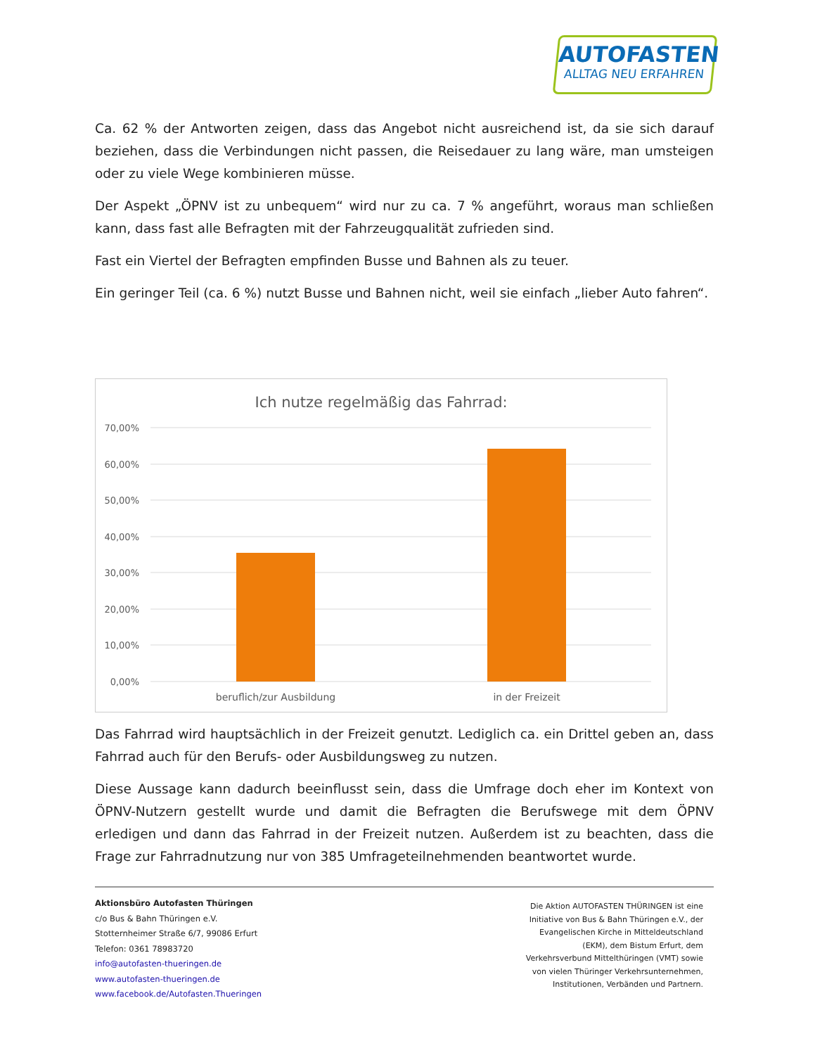AUTOFASTEN
ALLTAG NEU ERFAHREN
Ca. 62 % der Antworten zeigen, dass das Angebot nicht ausreichend ist, da sie sich darauf beziehen, dass die Verbindungen nicht passen, die Reisedauer zu lang wäre, man umsteigen oder zu viele Wege kombinieren müsse.
Der Aspekt „ÖPNV ist zu unbequem“ wird nur zu ca. 7 % angeführt, woraus man schließen kann, dass fast alle Befragten mit der Fahrzeugqualität zufrieden sind.
Fast ein Viertel der Befragten empfinden Busse und Bahnen als zu teuer.
Ein geringer Teil (ca. 6 %) nutzt Busse und Bahnen nicht, weil sie einfach „lieber Auto fahren“.
Ich nutze regelmäßig das Fahrrad:
70,00%
60,00%
50,00%
40,00%
30,00%
20,00%
10,00%
0,00%
beruflich/zur Ausbildung
in der Freizeit
Das Fahrrad wird hauptsächlich in der Freizeit genutzt. Lediglich ca. ein Drittel geben an, dass Fahrrad auch für den Berufs- oder Ausbildungsweg zu nutzen.
Diese Aussage kann dadurch beeinflusst sein, dass die Umfrage doch eher im Kontext von ÖPNV-Nutzern gestellt wurde und damit die Befragten die Berufswege mit dem ÖPNV erledigen und dann das Fahrrad in der Freizeit nutzen. Außerdem ist zu beachten, dass die Frage zur Fahrradnutzung nur von 385 Umfrageteilnehmenden beantwortet wurde.
Aktionsbüro Autofasten Thüringen
c/o Bus & Bahn Thüringen e.V.
Stotternheimer Straße 6/7, 99086 Erfurt
Telefon: 0361 78983720
info@autofasten-thueringen.de
www.autofasten-thueringen.de
www.facebook.de/Autofasten.Thueringen
Die Aktion AUTOFASTEN THÜRINGEN ist eine Initiative von Bus & Bahn Thüringen e.V., der Evangelischen Kirche in Mitteldeutschland (EKM), dem Bistum Erfurt, dem Verkehrsverbund Mittelthüringen (VMT) sowie von vielen Thüringer Verkehrsunternehmen, Institutionen, Verbänden und Partnern.